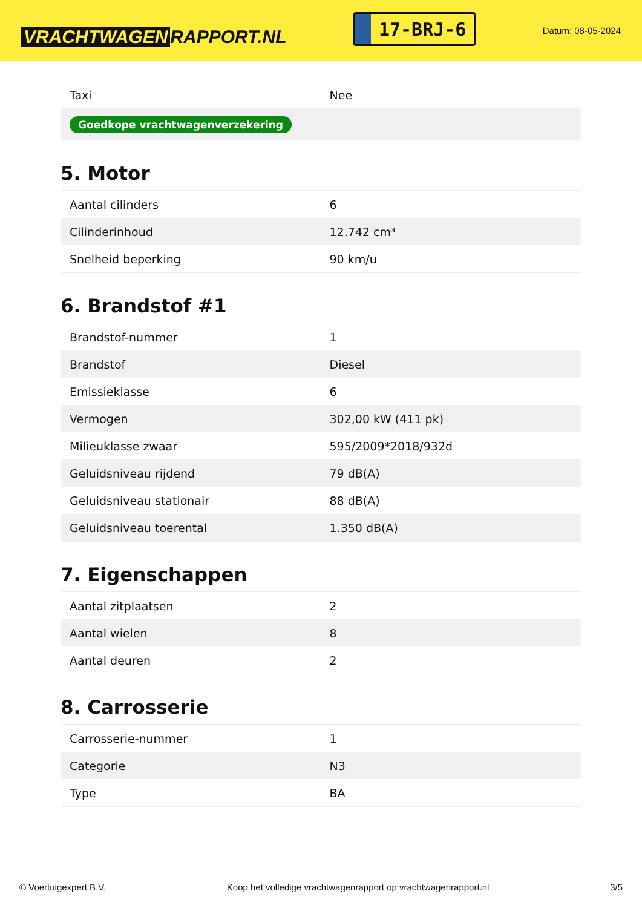VRACHTWAGEN RAPPORT.NL
17-BRJ-6
Datum: 08-05-2024
| Taxi | Nee |
| Goedkope vrachtwagenverzekering | |
5. Motor
| Aantal cilinders | 6 |
| Cilinderinhoud | 12.742 cm³ |
| Snelheid beperking | 90 km/u |
6. Brandstof #1
| Brandstof-nummer | 1 |
| Brandstof | Diesel |
| Emissieklasse | 6 |
| Vermogen | 302,00 kW (411 pk) |
| Milieuklasse zwaar | 595/2009*2018/932d |
| Geluidsniveau rijdend | 79 dB(A) |
| Geluidsniveau stationair | 88 dB(A) |
| Geluidsniveau toerental | 1.350 dB(A) |
7. Eigenschappen
| Aantal zitplaatsen | 2 |
| Aantal wielen | 8 |
| Aantal deuren | 2 |
8. Carrosserie
| Carrosserie-nummer | 1 |
| Categorie | N3 |
| Type | BA |
© Voertuigexpert B.V. Koop het volledige vrachtwagenrapport op vrachtwagenrapport.nl 3/5